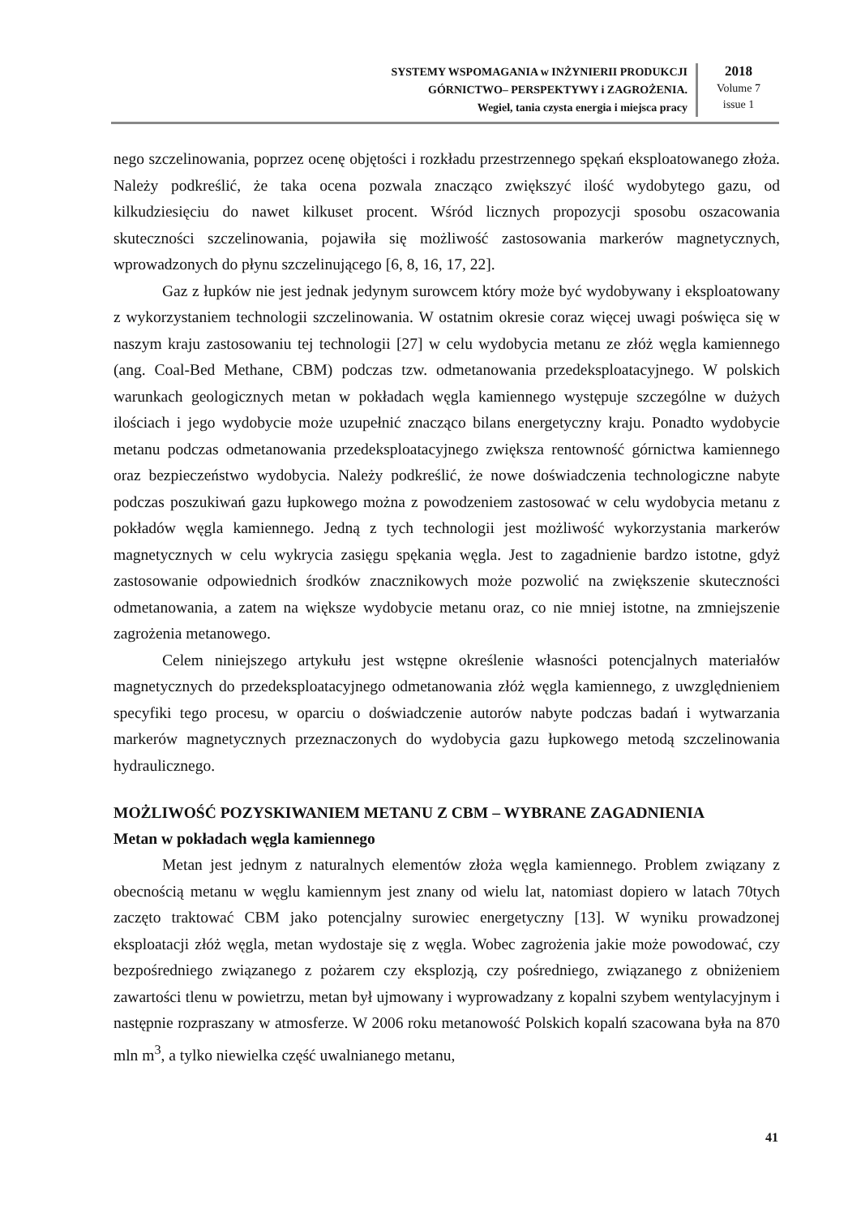SYSTEMY WSPOMAGANIA w INŻYNIERII PRODUKCJI
GÓRNICTWO– PERSPEKTYWY i ZAGROŻENIA.
Wegiel, tania czysta energia i miejsca pracy
2018
Volume 7
issue 1
nego szczelinowania, poprzez ocenę objętości i rozkładu przestrzennego spękań eksploatowanego złoża. Należy podkreślić, że taka ocena pozwala znacząco zwiększyć ilość wydobytego gazu, od kilkudziesięciu do nawet kilkuset procent. Wśród licznych propozycji sposobu oszacowania skuteczności szczelinowania, pojawiła się możliwość zastosowania markerów magnetycznych, wprowadzonych do płynu szczelinującego [6, 8, 16, 17, 22].
Gaz z łupków nie jest jednak jedynym surowcem który może być wydobywany i eksploatowany z wykorzystaniem technologii szczelinowania. W ostatnim okresie coraz więcej uwagi poświęca się w naszym kraju zastosowaniu tej technologii [27] w celu wydobycia metanu ze złóż węgla kamiennego (ang. Coal-Bed Methane, CBM) podczas tzw. odmetanowania przedeksploatacyjnego. W polskich warunkach geologicznych metan w pokładach węgla kamiennego występuje szczególne w dużych ilościach i jego wydobycie może uzupełnić znacząco bilans energetyczny kraju. Ponadto wydobycie metanu podczas odmetanowania przedeksploatacyjnego zwiększa rentowność górnictwa kamiennego oraz bezpieczeństwo wydobycia. Należy podkreślić, że nowe doświadczenia technologiczne nabyte podczas poszukiwań gazu łupkowego można z powodzeniem zastosować w celu wydobycia metanu z pokładów węgla kamiennego. Jedną z tych technologii jest możliwość wykorzystania markerów magnetycznych w celu wykrycia zasięgu spękania węgla. Jest to zagadnienie bardzo istotne, gdyż zastosowanie odpowiednich środków znacznikowych może pozwolić na zwiększenie skuteczności odmetanowania, a zatem na większe wydobycie metanu oraz, co nie mniej istotne, na zmniejszenie zagrożenia metanowego.
Celem niniejszego artykułu jest wstępne określenie własności potencjalnych materiałów magnetycznych do przedeksploatacyjnego odmetanowania złóż węgla kamiennego, z uwzględnieniem specyfiki tego procesu, w oparciu o doświadczenie autorów nabyte podczas badań i wytwarzania markerów magnetycznych przeznaczonych do wydobycia gazu łupkowego metodą szczelinowania hydraulicznego.
MOŻLIWOŚĆ POZYSKIWANIEM METANU Z CBM – WYBRANE ZAGADNIENIA
Metan w pokładach węgla kamiennego
Metan jest jednym z naturalnych elementów złoża węgla kamiennego. Problem związany z obecnością metanu w węglu kamiennym jest znany od wielu lat, natomiast dopiero w latach 70tych zaczęto traktować CBM jako potencjalny surowiec energetyczny [13]. W wyniku prowadzonej eksploatacji złóż węgla, metan wydostaje się z węgla. Wobec zagrożenia jakie może powodować, czy bezpośredniego związanego z pożarem czy eksplozją, czy pośredniego, związanego z obniżeniem zawartości tlenu w powietrzu, metan był ujmowany i wyprowadzany z kopalni szybem wentylacyjnym i następnie rozpraszany w atmosferze. W 2006 roku metanowość Polskich kopalń szacowana była na 870 mln m<sup>3</sup>, a tylko niewielka część uwalnianego metanu,
41